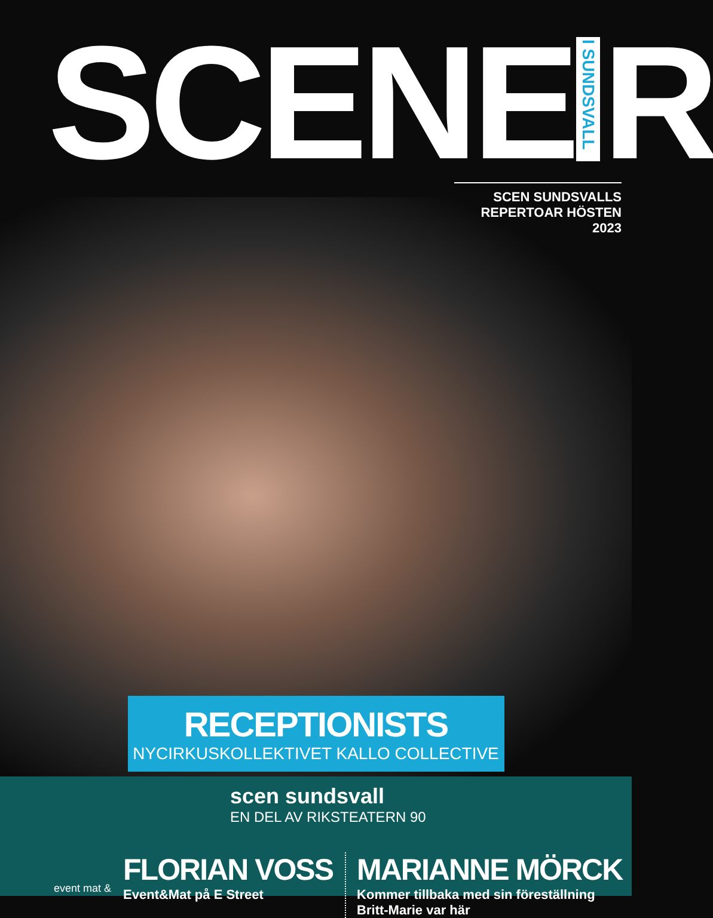SCENE I SUNDSVALL R
SCEN SUNDSVALLS
REPERTOAR HÖSTEN 2023
RECEPTIONISTS
NYCIRKUSKOLLEKTIVET KALLO COLLECTIVE
scen sundsvall
EN DEL AV RIKSTEATERN 90
event mat &
FLORIAN VOSS
Event&Mat på E Street
MARIANNE MÖRCK
Kommer tillbaka med sin föreställning
Britt-Marie var här